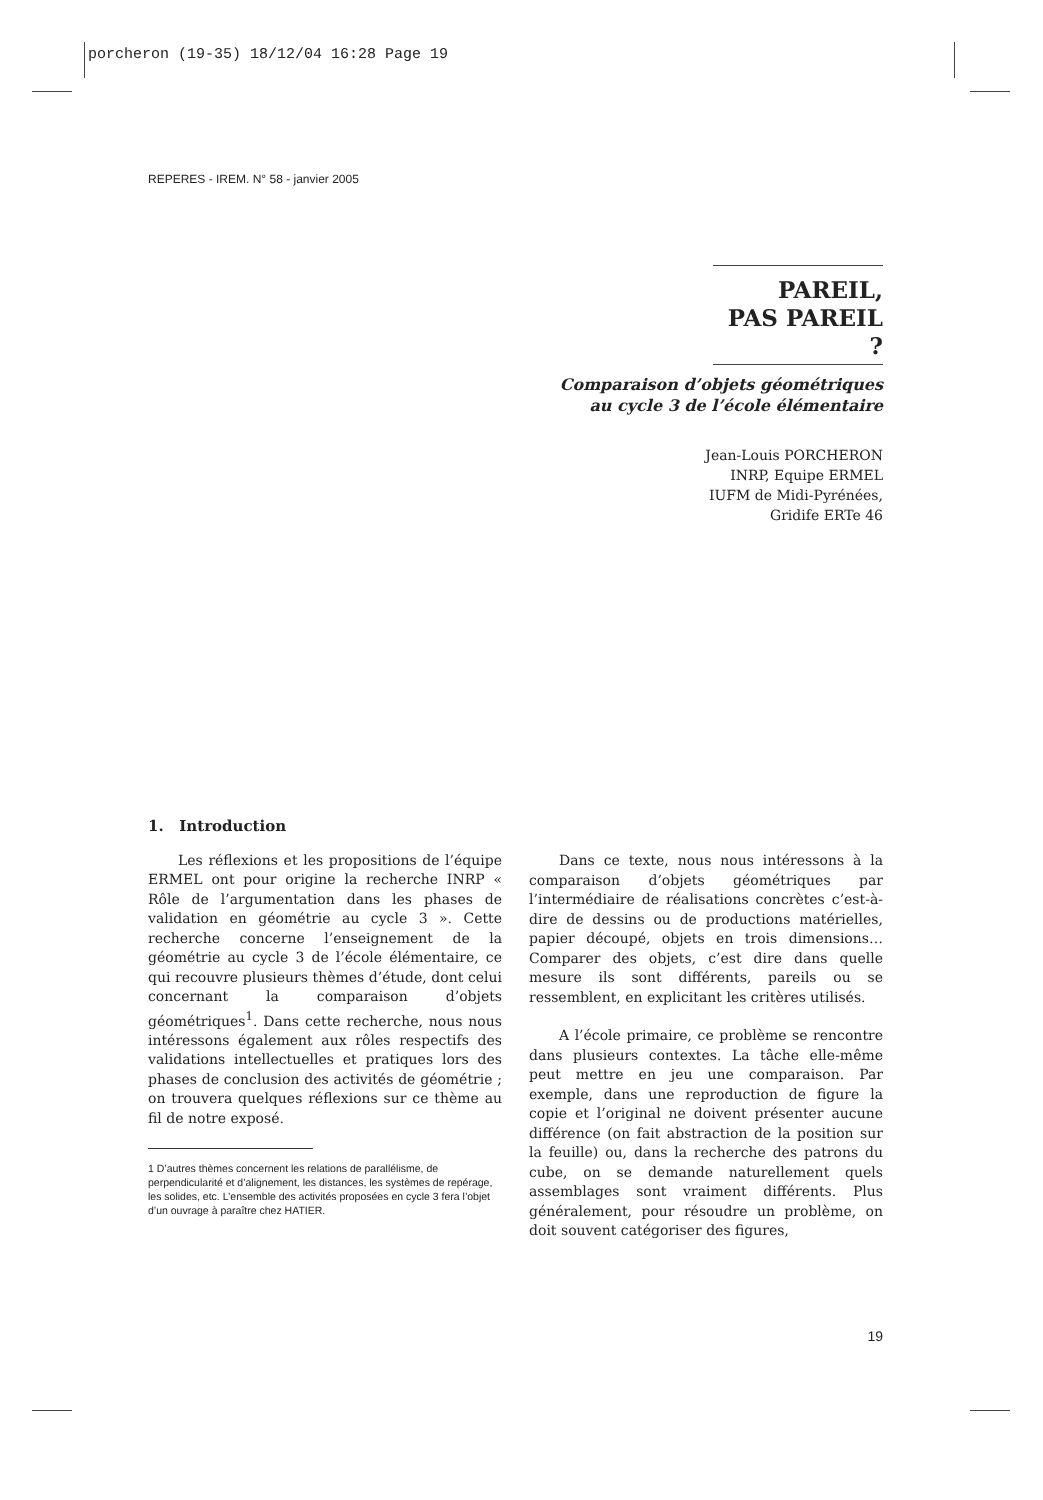porcheron (19-35) 18/12/04 16:28 Page 19
REPERES - IREM. N° 58 - janvier 2005
PAREIL,
PAS PAREIL ?
Comparaison d’objets géométriques
au cycle 3 de l’école élémentaire
Jean-Louis PORCHERON
INRP, Equipe ERMEL
IUFM de Midi-Pyrénées,
Gridife ERTe 46
1. Introduction
Les réflexions et les propositions de l’équipe ERMEL ont pour origine la recherche INRP « Rôle de l’argumentation dans les phases de validation en géométrie au cycle 3 ». Cette recherche concerne l’enseignement de la géométrie au cycle 3 de l’école élémentaire, ce qui recouvre plusieurs thèmes d’étude, dont celui concernant la comparaison d’objets géométriques<sup>1</sup>. Dans cette recherche, nous nous intéressons également aux rôles respectifs des validations intellectuelles et pratiques lors des phases de conclusion des activités de géométrie ; on trouvera quelques réflexions sur ce thème au fil de notre exposé.
1 D’autres thèmes concernent les relations de parallélisme, de perpendicularité et d’alignement, les distances, les systèmes de repérage, les solides, etc. L’ensemble des activités proposées en cycle 3 fera l’objet d’un ouvrage à paraître chez HATIER.
Dans ce texte, nous nous intéressons à la comparaison d’objets géométriques par l’intermédiaire de réalisations concrètes c’est-à-dire de dessins ou de productions matérielles, papier découpé, objets en trois dimensions… Comparer des objets, c’est dire dans quelle mesure ils sont différents, pareils ou se ressemblent, en explicitant les critères utilisés.
A l’école primaire, ce problème se rencontre dans plusieurs contextes. La tâche elle-même peut mettre en jeu une comparaison. Par exemple, dans une reproduction de figure la copie et l’original ne doivent présenter aucune différence (on fait abstraction de la position sur la feuille) ou, dans la recherche des patrons du cube, on se demande naturellement quels assemblages sont vraiment différents. Plus généralement, pour résoudre un problème, on doit souvent catégoriser des figures,
19